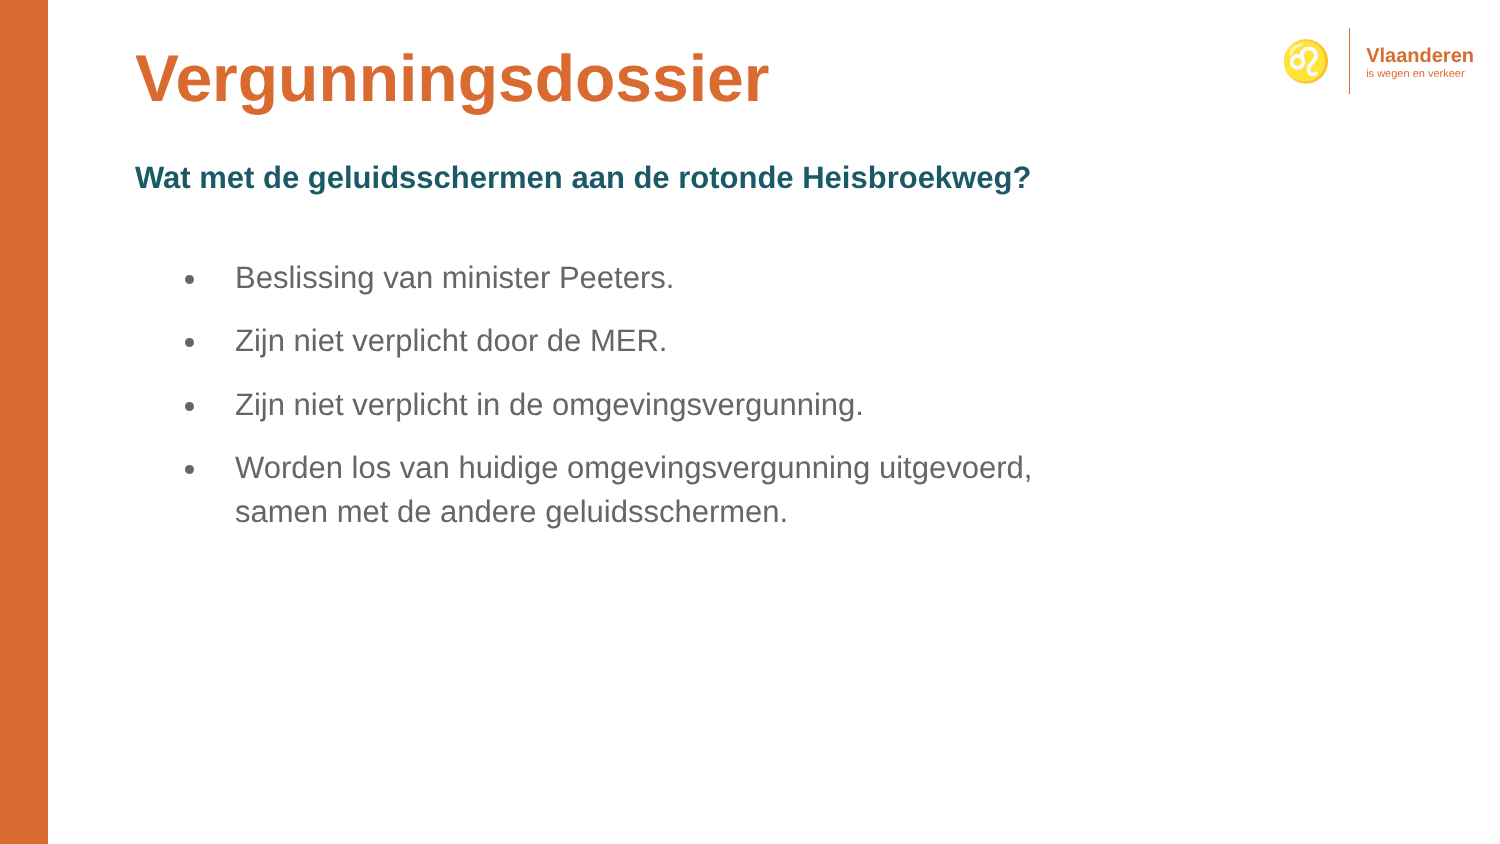♌
Vlaanderen
is wegen en verkeer
Vergunningsdossier
Wat met de geluidsschermen aan de rotonde Heisbroekweg?
Beslissing van minister Peeters.
Zijn niet verplicht door de MER.
Zijn niet verplicht in de omgevingsvergunning.
Worden los van huidige omgevingsvergunning uitgevoerd, samen met de andere geluidsschermen.